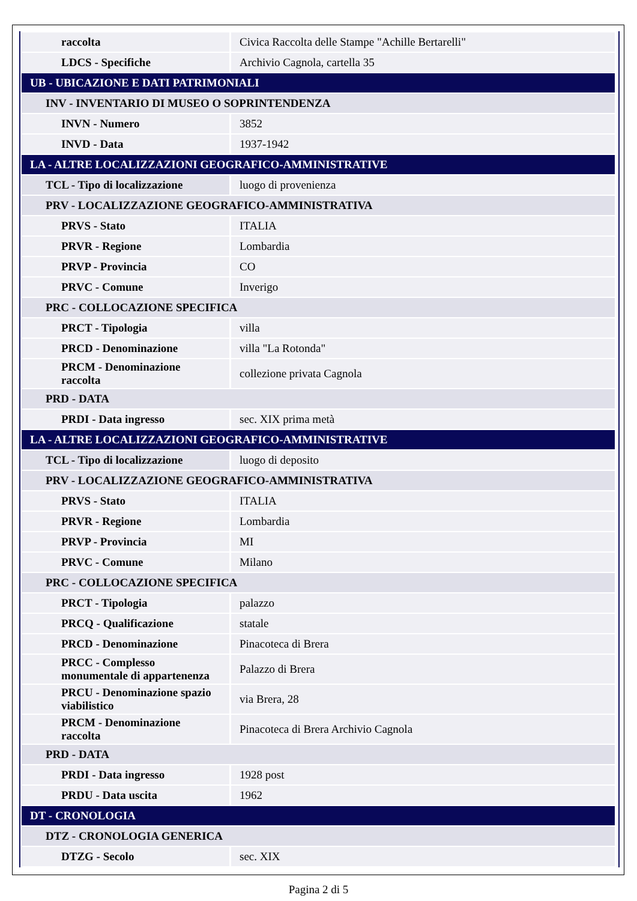| raccolta | Civica Raccolta delle Stampe "Achille Bertarelli" |
| LDCS - Specifiche | Archivio Cagnola, cartella 35 |
| UB - UBICAZIONE E DATI PATRIMONIALI | |
| INV - INVENTARIO DI MUSEO O SOPRINTENDENZA | |
| INVN - Numero | 3852 |
| INVD - Data | 1937-1942 |
| LA - ALTRE LOCALIZZAZIONI GEOGRAFICO-AMMINISTRATIVE | |
| TCL - Tipo di localizzazione | luogo di provenienza |
| PRV - LOCALIZZAZIONE GEOGRAFICO-AMMINISTRATIVA | |
| PRVS - Stato | ITALIA |
| PRVR - Regione | Lombardia |
| PRVP - Provincia | CO |
| PRVC - Comune | Inverigo |
| PRC - COLLOCAZIONE SPECIFICA | |
| PRCT - Tipologia | villa |
| PRCD - Denominazione | villa "La Rotonda" |
| PRCM - Denominazione raccolta | collezione privata Cagnola |
| PRD - DATA | |
| PRDI - Data ingresso | sec. XIX prima metà |
| LA - ALTRE LOCALIZZAZIONI GEOGRAFICO-AMMINISTRATIVE | |
| TCL - Tipo di localizzazione | luogo di deposito |
| PRV - LOCALIZZAZIONE GEOGRAFICO-AMMINISTRATIVA | |
| PRVS - Stato | ITALIA |
| PRVR - Regione | Lombardia |
| PRVP - Provincia | MI |
| PRVC - Comune | Milano |
| PRC - COLLOCAZIONE SPECIFICA | |
| PRCT - Tipologia | palazzo |
| PRCQ - Qualificazione | statale |
| PRCD - Denominazione | Pinacoteca di Brera |
| PRCC - Complesso monumentale di appartenenza | Palazzo di Brera |
| PRCU - Denominazione spazio viabilistico | via Brera, 28 |
| PRCM - Denominazione raccolta | Pinacoteca di Brera Archivio Cagnola |
| PRD - DATA | |
| PRDI - Data ingresso | 1928 post |
| PRDU - Data uscita | 1962 |
| DT - CRONOLOGIA | |
| DTZ - CRONOLOGIA GENERICA | |
| DTZG - Secolo | sec. XIX |
Pagina 2 di 5